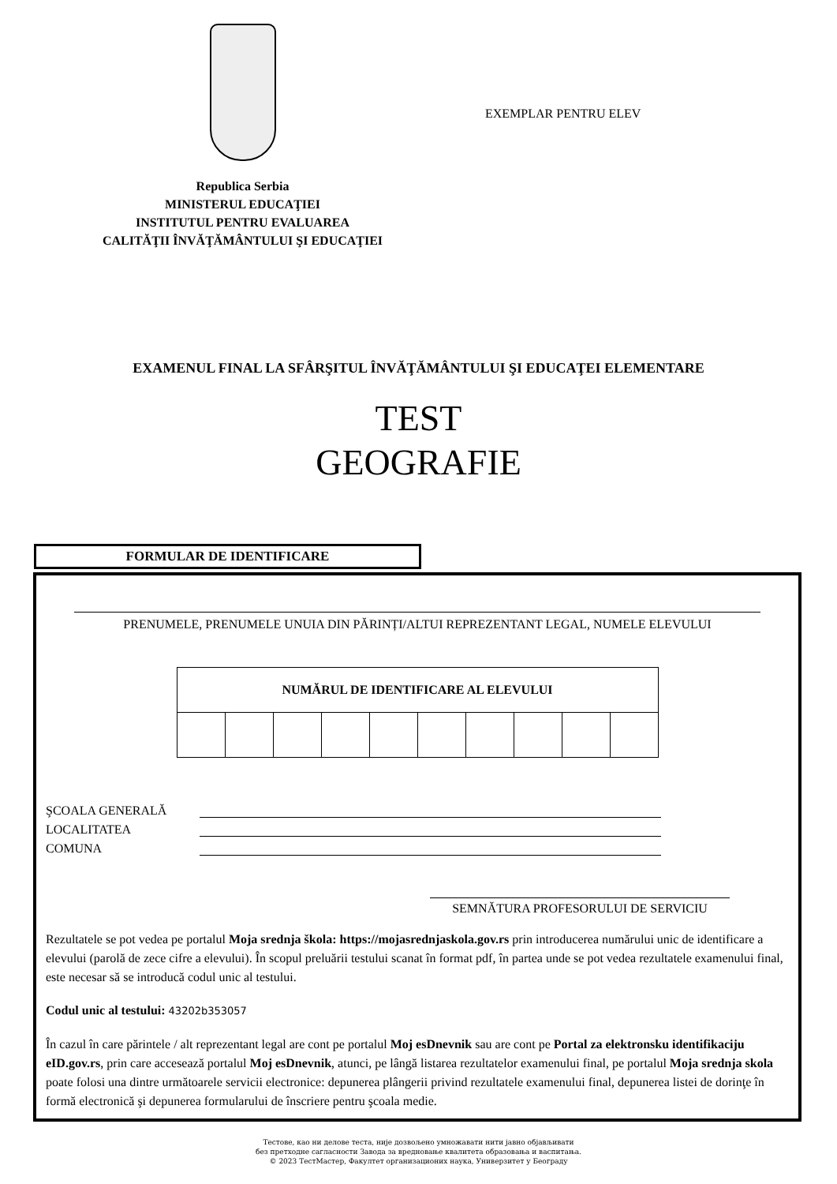Republica Serbia
MINISTERUL EDUCAŢIEI
INSTITUTUL PENTRU EVALUAREA
CALITĂŢII ÎNVĂŢĂMÂNTULUI ŞI EDUCAŢIEI
EXEMPLAR PENTRU ELEV
EXAMENUL FINAL LA SFÂRŞITUL ÎNVĂŢĂMÂNTULUI ŞI EDUCAŢEI ELEMENTARE
TEST
GEOGRAFIE
FORMULAR DE IDENTIFICARE
PRENUMELE, PRENUMELE UNUIA DIN PĂRINȚI/ALTUI REPREZENTANT LEGAL, NUMELE ELEVULUI
| NUMĂRUL DE IDENTIFICARE AL ELEVULUI | | | | | | | | | |
| --- | --- | --- | --- | --- | --- | --- | --- | --- | --- |
ŞCOALA GENERALĂ
LOCALITATEA
COMUNA
SEMNĂTURA PROFESORULUI DE SERVICIU
Rezultatele se pot vedea pe portalul Moja srednja škola: https://mojasrednjaskola.gov.rs prin introducerea numărului unic de identificare a elevului (parolă de zece cifre a elevului). În scopul preluării testului scanat în format pdf, în partea unde se pot vedea rezultatele examenului final, este necesar să se introducă codul unic al testului.
Codul unic al testului: 43202b353057
În cazul în care părintele / alt reprezentant legal are cont pe portalul Moj esDnevnik sau are cont pe Portal za elektronsku identifikaciju eID.gov.rs, prin care accesează portalul Moj esDnevnik, atunci, pe lângă listarea rezultatelor examenului final, pe portalul Moja srednja skola poate folosi una dintre următoarele servicii electronice: depunerea plângerii privind rezultatele examenului final, depunerea listei de dorinţe în formă electronică şi depunerea formularului de înscriere pentru şcoala medie.
Тестове, као ни делове теста, није дозвољено умножавати нити јавно објављивати
без претходне сагласности Завода за вредновање квалитета образовања и васпитања.
© 2023 ТестМастер, Факултет организационих наука, Универзитет у Београду